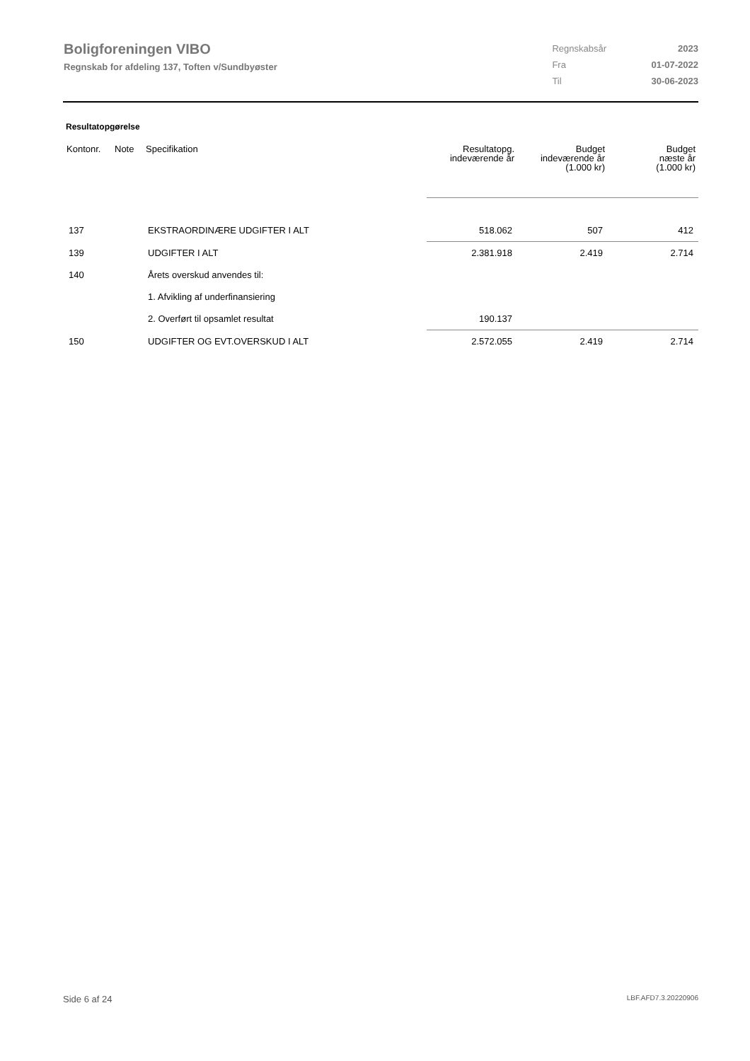Boligforeningen VIBO
Regnskab for afdeling 137, Toften v/Sundbyøster
| Regnskabsår | 2023 |
| Fra | 01-07-2022 |
| Til | 30-06-2023 |
Resultatopgørelse
| Kontonr. | Note | Specifikation | Resultatopg. indeværende år | Budget indeværende år (1.000 kr) | Budget næste år (1.000 kr) |
| --- | --- | --- | --- | --- | --- |
| 137 | | EKSTRAORDINÆRE UDGIFTER I ALT | 518.062 | 507 | 412 |
| 139 | | UDGIFTER I ALT | 2.381.918 | 2.419 | 2.714 |
| 140 | | Årets overskud anvendes til: | | | |
| | | 1. Afvikling af underfinansiering | | | |
| | | 2. Overført til opsamlet resultat | 190.137 | | |
| 150 | | UDGIFTER OG EVT.OVERSKUD I ALT | 2.572.055 | 2.419 | 2.714 |
Side 6 af 24 LBF.AFD7.3.20220906